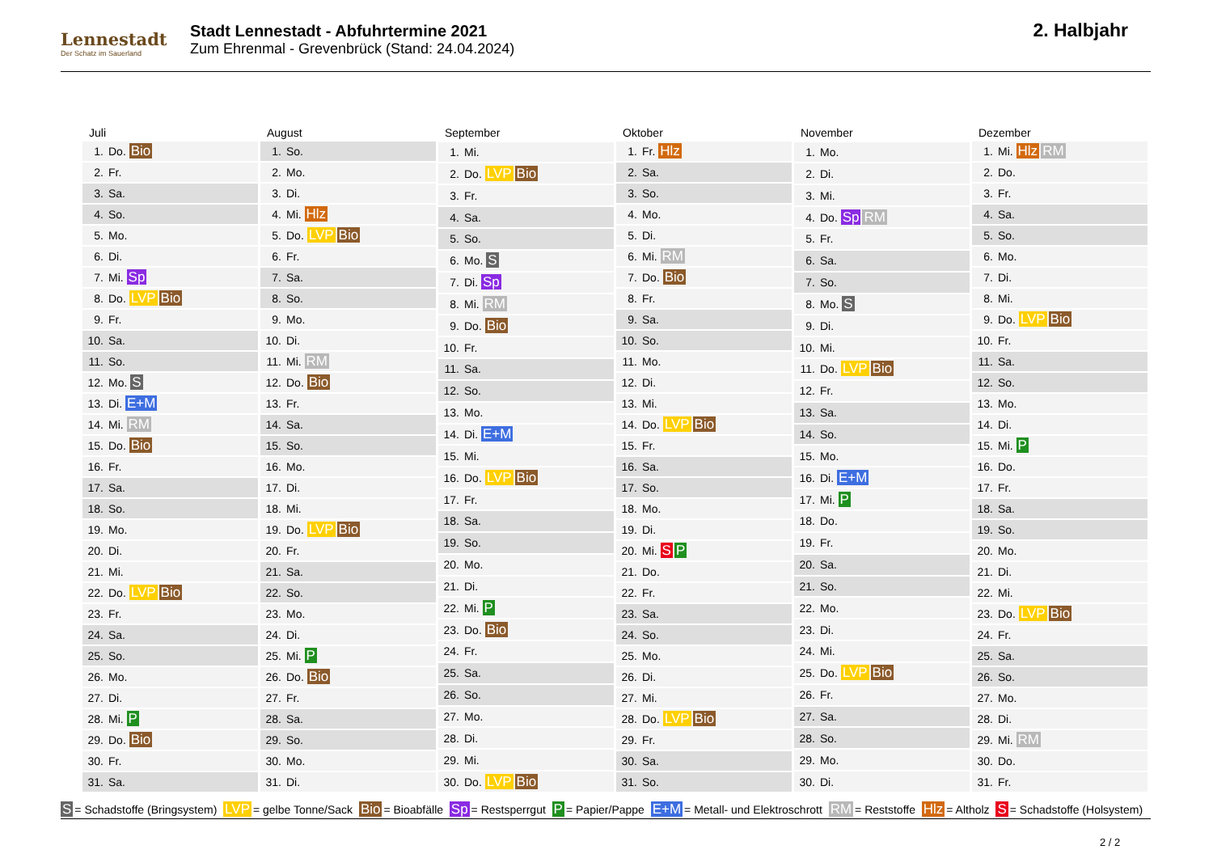Lennestadt
Der Schatz im Sauerland
Stadt Lennestadt - Abfuhrtermine 2021
Zum Ehrenmal - Grevenbrück (Stand: 24.04.2024)
2. Halbjahr
| Juli | |
| --- | --- |
| 1. | Do. Bio |
| 2. | Fr. |
| 3. | Sa. |
| 4. | So. |
| 5. | Mo. |
| 6. | Di. |
| 7. | Mi. Sp |
| 8. | Do. LVP Bio |
| 9. | Fr. |
| 10. | Sa. |
| 11. | So. |
| 12. | Mo. S |
| 13. | Di. E+M |
| 14. | Mi. RM |
| 15. | Do. Bio |
| 16. | Fr. |
| 17. | Sa. |
| 18. | So. |
| 19. | Mo. |
| 20. | Di. |
| 21. | Mi. |
| 22. | Do. LVP Bio |
| 23. | Fr. |
| 24. | Sa. |
| 25. | So. |
| 26. | Mo. |
| 27. | Di. |
| 28. | Mi. P |
| 29. | Do. Bio |
| 30. | Fr. |
| 31. | Sa. |
| August | |
| --- | --- |
| 1. | So. |
| 2. | Mo. |
| 3. | Di. |
| 4. | Mi. Hlz |
| 5. | Do. LVP Bio |
| 6. | Fr. |
| 7. | Sa. |
| 8. | So. |
| 9. | Mo. |
| 10. | Di. |
| 11. | Mi. RM |
| 12. | Do. Bio |
| 13. | Fr. |
| 14. | Sa. |
| 15. | So. |
| 16. | Mo. |
| 17. | Di. |
| 18. | Mi. |
| 19. | Do. LVP Bio |
| 20. | Fr. |
| 21. | Sa. |
| 22. | So. |
| 23. | Mo. |
| 24. | Di. |
| 25. | Mi. P |
| 26. | Do. Bio |
| 27. | Fr. |
| 28. | Sa. |
| 29. | So. |
| 30. | Mo. |
| 31. | Di. |
| September | |
| --- | --- |
| 1. | Mi. |
| 2. | Do. LVP Bio |
| 3. | Fr. |
| 4. | Sa. |
| 5. | So. |
| 6. | Mo. S |
| 7. | Di. Sp |
| 8. | Mi. RM |
| 9. | Do. Bio |
| 10. | Fr. |
| 11. | Sa. |
| 12. | So. |
| 13. | Mo. |
| 14. | Di. E+M |
| 15. | Mi. |
| 16. | Do. LVP Bio |
| 17. | Fr. |
| 18. | Sa. |
| 19. | So. |
| 20. | Mo. |
| 21. | Di. |
| 22. | Mi. P |
| 23. | Do. Bio |
| 24. | Fr. |
| 25. | Sa. |
| 26. | So. |
| 27. | Mo. |
| 28. | Di. |
| 29. | Mi. |
| 30. | Do. LVP Bio |
| Oktober | |
| --- | --- |
| 1. | Fr. Hlz |
| 2. | Sa. |
| 3. | So. |
| 4. | Mo. |
| 5. | Di. |
| 6. | Mi. RM |
| 7. | Do. Bio |
| 8. | Fr. |
| 9. | Sa. |
| 10. | So. |
| 11. | Mo. |
| 12. | Di. |
| 13. | Mi. |
| 14. | Do. LVP Bio |
| 15. | Fr. |
| 16. | Sa. |
| 17. | So. |
| 18. | Mo. |
| 19. | Di. |
| 20. | Mi. S P |
| 21. | Do. |
| 22. | Fr. |
| 23. | Sa. |
| 24. | So. |
| 25. | Mo. |
| 26. | Di. |
| 27. | Mi. |
| 28. | Do. LVP Bio |
| 29. | Fr. |
| 30. | Sa. |
| 31. | So. |
| November | |
| --- | --- |
| 1. | Mo. |
| 2. | Di. |
| 3. | Mi. |
| 4. | Do. Sp RM |
| 5. | Fr. |
| 6. | Sa. |
| 7. | So. |
| 8. | Mo. S |
| 9. | Di. |
| 10. | Mi. |
| 11. | Do. LVP Bio |
| 12. | Fr. |
| 13. | Sa. |
| 14. | So. |
| 15. | Mo. |
| 16. | Di. E+M |
| 17. | Mi. P |
| 18. | Do. |
| 19. | Fr. |
| 20. | Sa. |
| 21. | So. |
| 22. | Mo. |
| 23. | Di. |
| 24. | Mi. |
| 25. | Do. LVP Bio |
| 26. | Fr. |
| 27. | Sa. |
| 28. | So. |
| 29. | Mo. |
| 30. | Di. |
| Dezember | |
| --- | --- |
| 1. | Mi. Hlz RM |
| 2. | Do. |
| 3. | Fr. |
| 4. | Sa. |
| 5. | So. |
| 6. | Mo. |
| 7. | Di. |
| 8. | Mi. |
| 9. | Do. LVP Bio |
| 10. | Fr. |
| 11. | Sa. |
| 12. | So. |
| 13. | Mo. |
| 14. | Di. |
| 15. | Mi. P |
| 16. | Do. |
| 17. | Fr. |
| 18. | Sa. |
| 19. | So. |
| 20. | Mo. |
| 21. | Di. |
| 22. | Mi. |
| 23. | Do. LVP Bio |
| 24. | Fr. |
| 25. | Sa. |
| 26. | So. |
| 27. | Mo. |
| 28. | Di. |
| 29. | Mi. RM |
| 30. | Do. |
| 31. | Fr. |
S = Schadstoffe (Bringsystem) LVP = gelbe Tonne/Sack Bio = Bioabfälle Sp = Restsperrgut P = Papier/Pappe E+M = Metall- und Elektroschrott RM = Reststoffe Hlz = Altholz S = Schadstoffe (Holsystem)
2 / 2